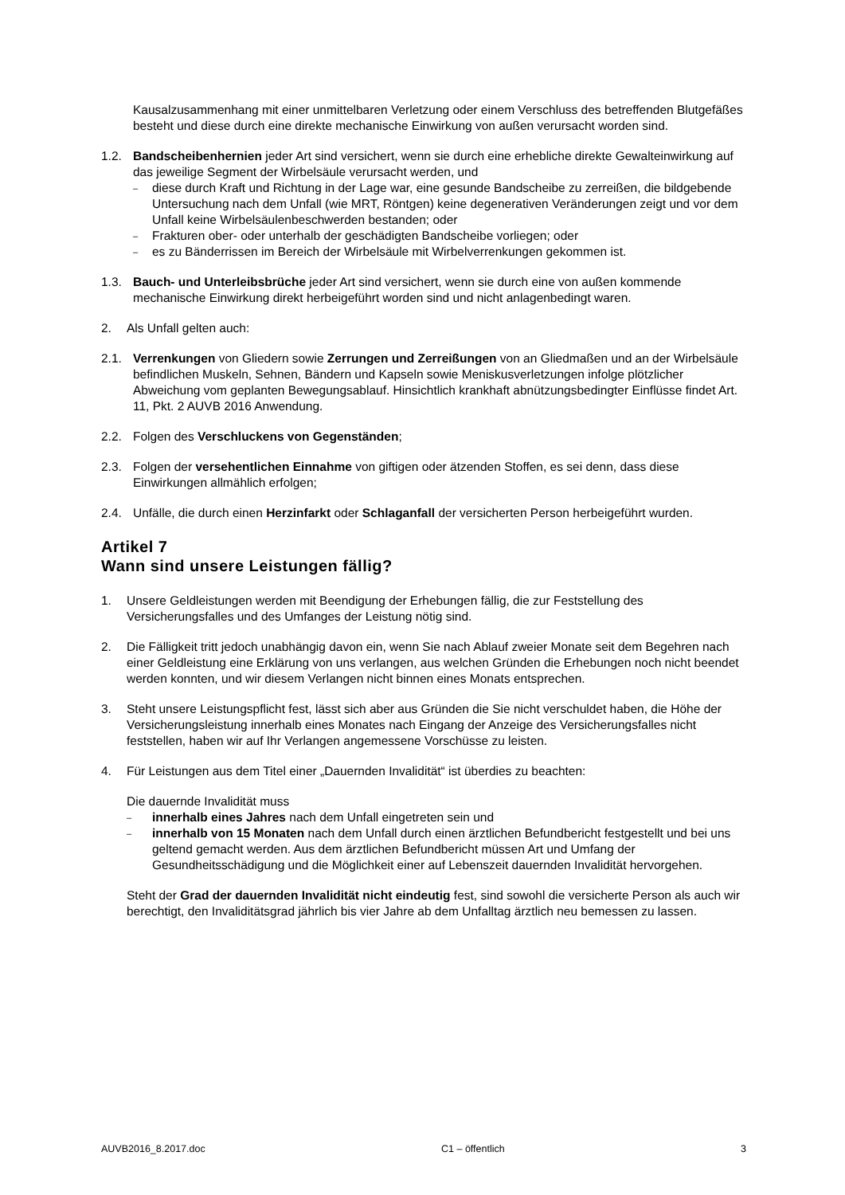Kausalzusammenhang mit einer unmittelbaren Verletzung oder einem Verschluss des betreffenden Blutgefäßes besteht und diese durch eine direkte mechanische Einwirkung von außen verursacht worden sind.
1.2. Bandscheibenhernien jeder Art sind versichert, wenn sie durch eine erhebliche direkte Gewalteinwirkung auf das jeweilige Segment der Wirbelsäule verursacht werden, und
– diese durch Kraft und Richtung in der Lage war, eine gesunde Bandscheibe zu zerreißen, die bildgebende Untersuchung nach dem Unfall (wie MRT, Röntgen) keine degenerativen Veränderungen zeigt und vor dem Unfall keine Wirbelsäulenbeschwerden bestanden; oder
– Frakturen ober- oder unterhalb der geschädigten Bandscheibe vorliegen; oder
– es zu Bänderrissen im Bereich der Wirbelsäule mit Wirbelverrenkungen gekommen ist.
1.3. Bauch- und Unterleibsbrüche jeder Art sind versichert, wenn sie durch eine von außen kommende mechanische Einwirkung direkt herbeigeführt worden sind und nicht anlagenbedingt waren.
2. Als Unfall gelten auch:
2.1. Verrenkungen von Gliedern sowie Zerrungen und Zerreißungen von an Gliedmaßen und an der Wirbelsäule befindlichen Muskeln, Sehnen, Bändern und Kapseln sowie Meniskusverletzungen infolge plötzlicher Abweichung vom geplanten Bewegungsablauf. Hinsichtlich krankhaft abnützungsbedingter Einflüsse findet Art. 11, Pkt. 2 AUVB 2016 Anwendung.
2.2. Folgen des Verschluckens von Gegenständen;
2.3. Folgen der versehentlichen Einnahme von giftigen oder ätzenden Stoffen, es sei denn, dass diese Einwirkungen allmählich erfolgen;
2.4. Unfälle, die durch einen Herzinfarkt oder Schlaganfall der versicherten Person herbeigeführt wurden.
Artikel 7
Wann sind unsere Leistungen fällig?
1. Unsere Geldleistungen werden mit Beendigung der Erhebungen fällig, die zur Feststellung des Versicherungsfalles und des Umfanges der Leistung nötig sind.
2. Die Fälligkeit tritt jedoch unabhängig davon ein, wenn Sie nach Ablauf zweier Monate seit dem Begehren nach einer Geldleistung eine Erklärung von uns verlangen, aus welchen Gründen die Erhebungen noch nicht beendet werden konnten, und wir diesem Verlangen nicht binnen eines Monats entsprechen.
3. Steht unsere Leistungspflicht fest, lässt sich aber aus Gründen die Sie nicht verschuldet haben, die Höhe der Versicherungsleistung innerhalb eines Monates nach Eingang der Anzeige des Versicherungsfalles nicht feststellen, haben wir auf Ihr Verlangen angemessene Vorschüsse zu leisten.
4. Für Leistungen aus dem Titel einer „Dauernden Invalidität“ ist überdies zu beachten:
Die dauernde Invalidität muss
– innerhalb eines Jahres nach dem Unfall eingetreten sein und
– innerhalb von 15 Monaten nach dem Unfall durch einen ärztlichen Befundbericht festgestellt und bei uns geltend gemacht werden. Aus dem ärztlichen Befundbericht müssen Art und Umfang der Gesundheitsschädigung und die Möglichkeit einer auf Lebenszeit dauernden Invalidität hervorgehen.
Steht der Grad der dauernden Invalidität nicht eindeutig fest, sind sowohl die versicherte Person als auch wir berechtigt, den Invaliditätsgrad jährlich bis vier Jahre ab dem Unfalltag ärztlich neu bemessen zu lassen.
AUVB2016_8.2017.doc C1 – öffentlich 3